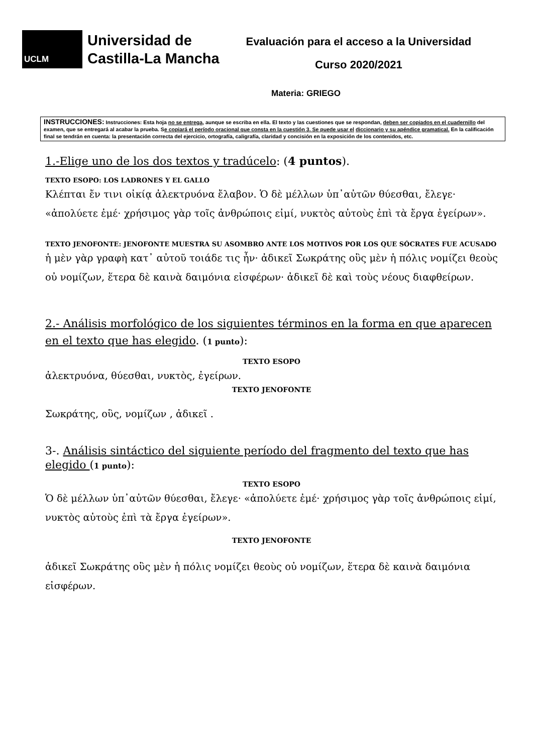UCLM
Universidad de
Castilla-La Mancha
Evaluación para el acceso a la Universidad
Curso 2020/2021
Materia: GRIEGO
INSTRUCCIONES: Instrucciones: Esta hoja no se entrega, aunque se escriba en ella. El texto y las cuestiones que se respondan, deben ser copiados en el cuadernillo del examen, que se entregará al acabar la prueba. Se copiará el período oracional que consta en la cuestión 3. Se puede usar el diccionario y su apéndice gramatical. En la calificación final se tendrán en cuenta: la presentación correcta del ejercicio, ortografía, caligrafía, claridad y concisión en la exposición de los contenidos, etc.
1.-Elige uno de los dos textos y tradúcelo: (4 puntos).
TEXTO ESOPO: LOS LADRONES Y EL GALLO
Κλέπται ἔν τινι οἰκίᾳ ἀλεκτρυόνα ἔλαβον. Ὁ δὲ μέλλων ὑπ᾽αὐτῶν θύεσθαι, ἔλεγε· «ἀπολύετε ἐμέ· χρήσιμος γὰρ τοῖς ἀνθρώποις εἰμί, νυκτὸς αὐτοὺς ἐπὶ τὰ ἔργα ἐγείρων».
TEXTO JENOFONTE: JENOFONTE MUESTRA SU ASOMBRO ANTE LOS MOTIVOS POR LOS QUE SÓCRATES FUE ACUSADO
ἡ μὲν γὰρ γραφὴ κατ᾽ αὐτοῦ τοιάδε τις ἦν· ἀδικεῖ Σωκράτης οὓς μὲν ἡ πόλις νομίζει θεοὺς οὐ νομίζων, ἕτερα δὲ καινὰ δαιμόνια εἰσφέρων· ἀδικεῖ δὲ καὶ τοὺς νέους διαφθείρων.
2.- Análisis morfológico de los siguientes términos en la forma en que aparecen en el texto que has elegido. (1 punto):
TEXTO ESOPO
ἀλεκτρυόνα, θύεσθαι, νυκτὸς, ἐγείρων.
TEXTO JENOFONTE
Σωκράτης, οὓς, νομίζων , ἀδικεῖ .
3-. Análisis sintáctico del siguiente período del fragmento del texto que has elegido (1 punto):
TEXTO ESOPO
Ὁ δὲ μέλλων ὑπ᾽αὐτῶν θύεσθαι, ἔλεγε· «ἀπολύετε ἐμέ· χρήσιμος γὰρ τοῖς ἀνθρώποις εἰμί, νυκτὸς αὐτοὺς ἐπὶ τὰ ἔργα ἐγείρων».
TEXTO JENOFONTE
ἀδικεῖ Σωκράτης οὓς μὲν ἡ πόλις νομίζει θεοὺς οὐ νομίζων, ἕτερα δὲ καινὰ δαιμόνια εἰσφέρων.